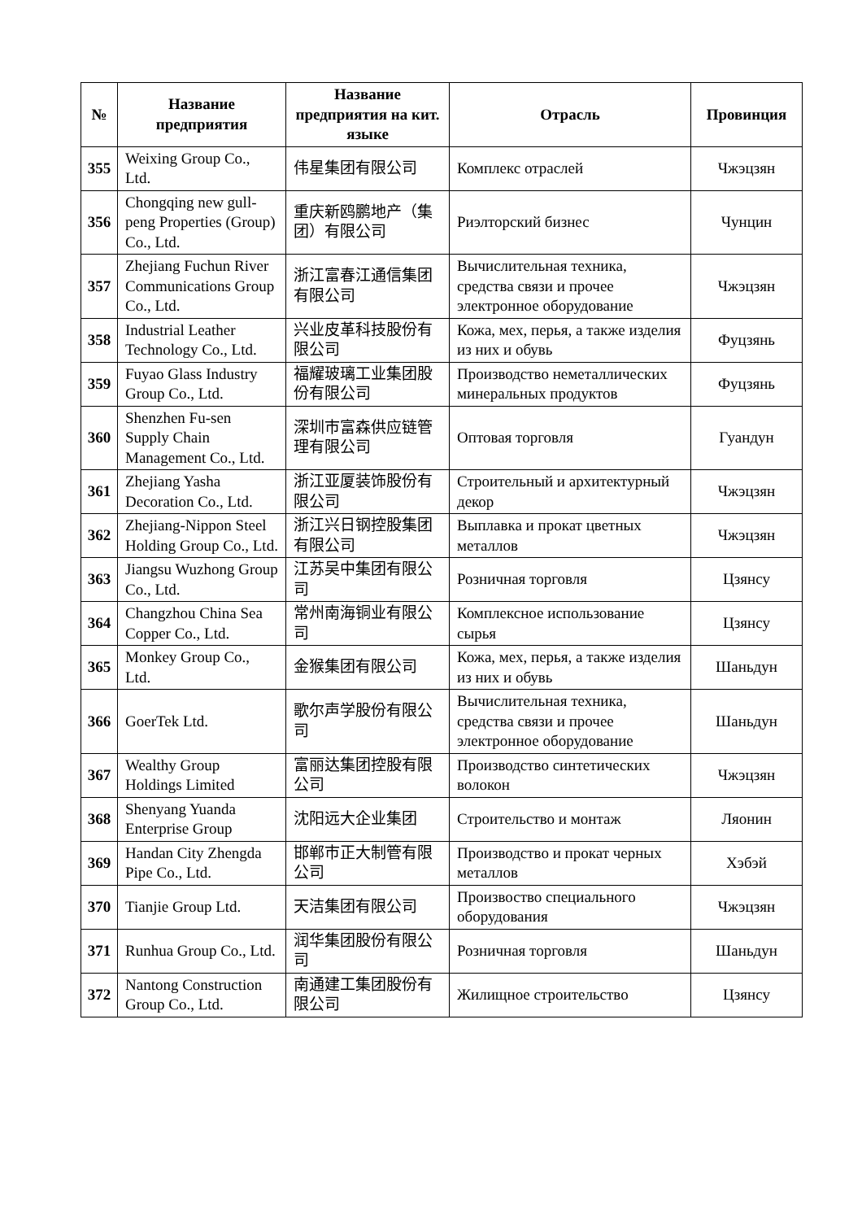| № | Название предприятия | Название предприятия на кит. языке | Отрасль | Провинция |
| --- | --- | --- | --- | --- |
| 355 | Weixing Group Co., Ltd. | 伟星集团有限公司 | Комплекс отраслей | Чжэцзян |
| 356 | Chongqing new gull-peng Properties (Group) Co., Ltd. | 重庆新鸥鹏地产（集团）有限公司 | Риэлторский бизнес | Чунцин |
| 357 | Zhejiang Fuchun River Communications Group Co., Ltd. | 浙江富春江通信集团有限公司 | Вычислительная техника, средства связи и прочее электронное оборудование | Чжэцзян |
| 358 | Industrial Leather Technology Co., Ltd. | 兴业皮革科技股份有限公司 | Кожа, мех, перья, а также изделия из них и обувь | Фуцзянь |
| 359 | Fuyao Glass Industry Group Co., Ltd. | 福耀玻璃工业集团股份有限公司 | Производство неметаллических минеральных продуктов | Фуцзянь |
| 360 | Shenzhen Fu-sen Supply Chain Management Co., Ltd. | 深圳市富森供应链管理有限公司 | Оптовая торговля | Гуандун |
| 361 | Zhejiang Yasha Decoration Co., Ltd. | 浙江亚厦装饰股份有限公司 | Строительный и архитектурный декор | Чжэцзян |
| 362 | Zhejiang-Nippon Steel Holding Group Co., Ltd. | 浙江兴日钢控股集团有限公司 | Выплавка и прокат цветных металлов | Чжэцзян |
| 363 | Jiangsu Wuzhong Group Co., Ltd. | 江苏吴中集团有限公司 | Розничная торговля | Цзянсу |
| 364 | Changzhou China Sea Copper Co., Ltd. | 常州南海铜业有限公司 | Комплексное использование сырья | Цзянсу |
| 365 | Monkey Group Co., Ltd. | 金猴集团有限公司 | Кожа, мех, перья, а также изделия из них и обувь | Шаньдун |
| 366 | GoerTek Ltd. | 歌尔声学股份有限公司 | Вычислительная техника, средства связи и прочее электронное оборудование | Шаньдун |
| 367 | Wealthy Group Holdings Limited | 富丽达集团控股有限公司 | Производство синтетических волокон | Чжэцзян |
| 368 | Shenyang Yuanda Enterprise Group | 沈阳远大企业集团 | Строительство и монтаж | Ляонин |
| 369 | Handan City Zhengda Pipe Co., Ltd. | 邯郸市正大制管有限公司 | Производство и прокат черных металлов | Хэбэй |
| 370 | Tianjie Group Ltd. | 天洁集团有限公司 | Произвоство специального оборудования | Чжэцзян |
| 371 | Runhua Group Co., Ltd. | 润华集团股份有限公司 | Розничная торговля | Шаньдун |
| 372 | Nantong Construction Group Co., Ltd. | 南通建工集团股份有限公司 | Жилищное строительство | Цзянсу |